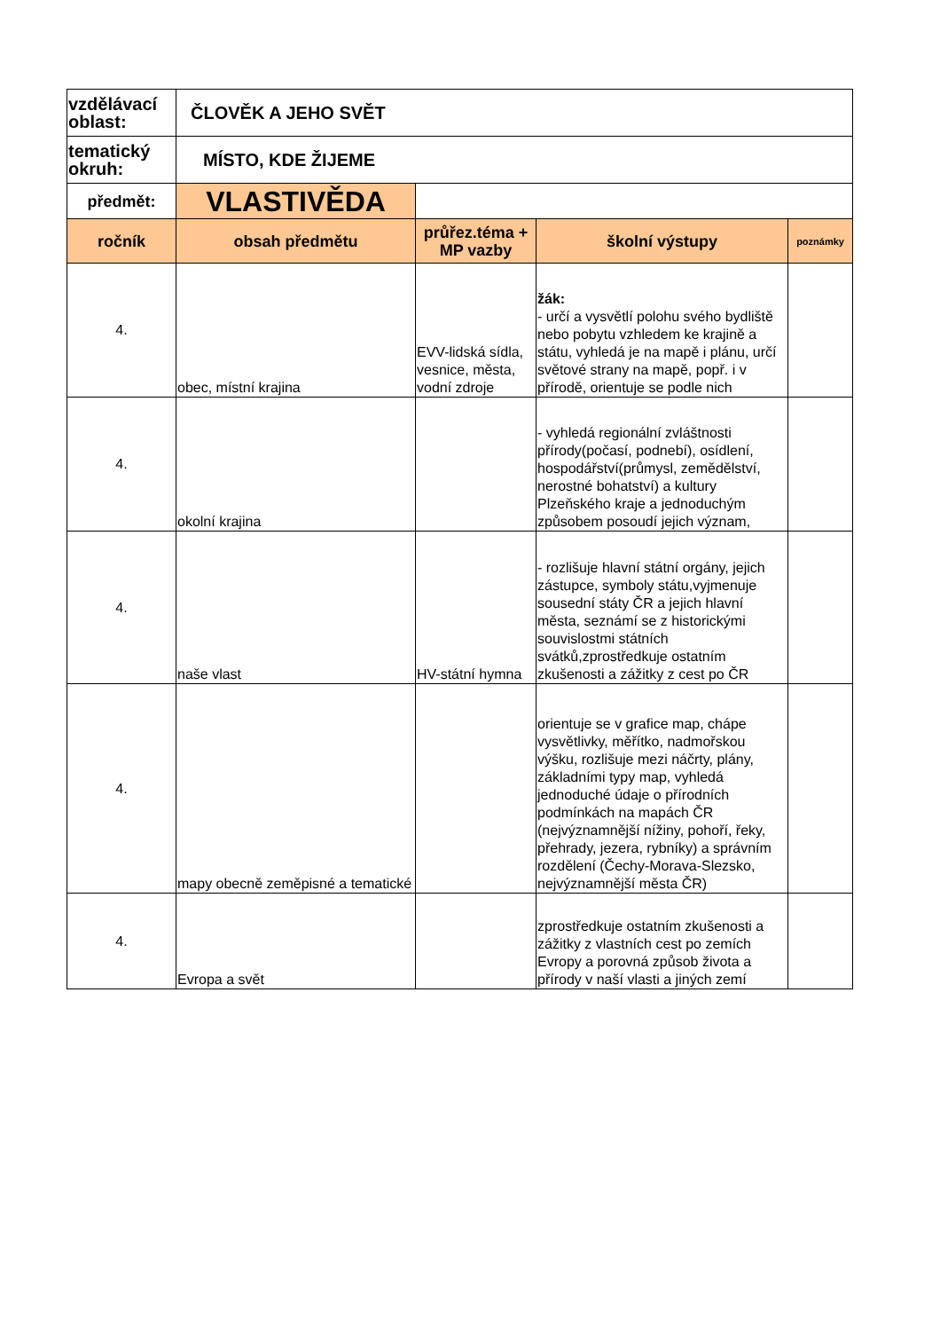| vzdělávací oblast: | ČLOVĚK A JEHO SVĚT | | | |
| tematický okruh: | MÍSTO, KDE ŽIJEME | | | |
| předmět: | VLASTIVĚDA | | | |
| ročník | obsah předmětu | průřez.téma + MP vazby | školní výstupy | poznámky |
| 4. | obec, místní krajina | EVV-lidská sídla, vesnice, města, vodní zdroje | žák: - určí a vysvětlí polohu svého bydliště nebo pobytu vzhledem ke krajině a státu, vyhledá je na mapě i plánu, určí světové strany na mapě, popř. i v přírodě, orientuje se podle nich | |
| 4. | okolní krajina | | - vyhledá regionální zvláštnosti přírody(počasí, podnebí), osídlení, hospodářství(průmysl, zemědělství, nerostné bohatství) a kultury Plzeňského kraje a jednoduchým způsobem posoudí jejich význam, | |
| 4. | naše vlast | HV-státní hymna | - rozlišuje hlavní státní orgány, jejich zástupce, symboly státu,vyjmenuje sousední státy ČR a jejich hlavní města, seznámí se z historickými souvislostmi státních svátků,zprostředkuje ostatním zkušenosti a zážitky z cest po ČR | |
| 4. | mapy obecně zeměpisné a tematické | | orientuje se v grafice map, chápe vysvětlivky, měřítko, nadmořskou výšku, rozlišuje mezi náčrty, plány, základními typy map, vyhledá jednoduché údaje o přírodních podmínkách na mapách ČR (nejvýznamnější nížiny, pohoří, řeky, přehrady, jezera, rybníky) a správním rozdělení (Čechy-Morava-Slezsko, nejvýznamnější města ČR) | |
| 4. | Evropa a svět | | zprostředkuje ostatním zkušenosti a zážitky z vlastních cest po zemích Evropy a porovná způsob života a přírody v naší vlasti a jiných zemí | |